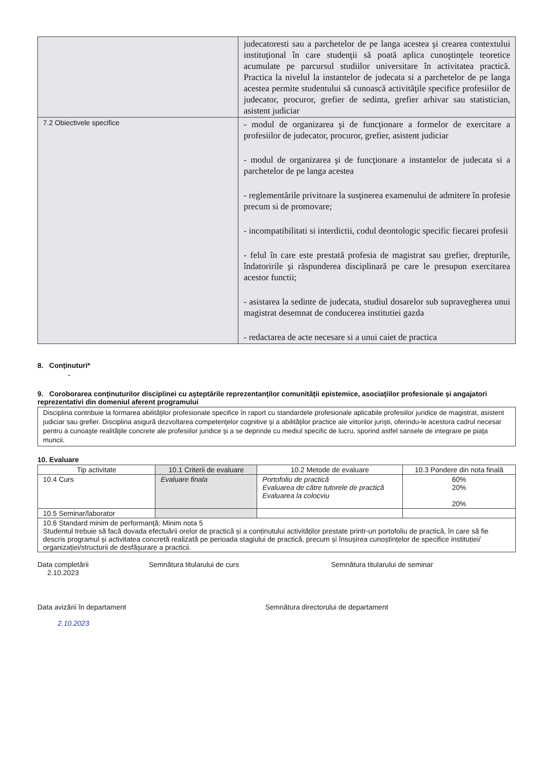| | judecatoresti sau a parchetelor de pe langa acestea şi crearea contextului instituţional în care studenţii să poată aplica cunoştinţele teoretice acumulate pe parcursul studiilor universitare în activitatea practică. Practica la nivelul la instantelor de judecata si a parchetelor de pe langa acestea permite studentului să cunoască activităţile specifice profesiilor de judecator, procuror, grefier de sedinta, grefier arhivar sau statistician, asistent judiciar |
| 7.2 Obiectivele specifice | - modul de organizarea şi de funcţionare a formelor de exercitare a profesiilor de judecator, procuror, grefier, asistent judiciar - modul de organizarea şi de funcţionare a instantelor de judecata si a parchetelor de pe langa acestea - reglementările privitoare la susţinerea examenului de admitere în profesie precum si de promovare; - incompatibilitati si interdictii, codul deontologic specific fiecarei profesii - felul în care este prestată profesia de magistrat sau grefier, drepturile, îndatoririle şi răspunderea disciplinară pe care le presupun exercitarea acestor functii; - asistarea la sedinte de judecata, studiul dosarelor sub supravegherea unui magistrat desemnat de conducerea institutiei gazda - redactarea de acte necesare si a unui caiet de practica |
8. Conţinuturi*
-
9. Coroborarea conţinuturilor disciplinei cu aşteptările reprezentanţilor comunităţii epistemice, asociaţiilor profesionale şi angajatori reprezentativi din domeniul aferent programului
Disciplina contribuie la formarea abilităţilor profesionale specifice în raport cu standardele profesionale aplicabile profesiilor juridice de magistrat, asistent judiciar sau grefier. Disciplina asigură dezvoltarea competenţelor cognitive şi a abilităţilor practice ale viitorilor jurişti, oferindu-le acestora cadrul necesar pentru a cunoaşte realităţile concrete ale profesiilor juridice şi a se deprinde cu mediul specific de lucru, sporind astfel sansele de integrare pe piaţa muncii.
10. Evaluare
| Tip activitate | 10.1 Criterii de evaluare | 10.2 Metode de evaluare | 10.3 Pondere din nota finală |
| --- | --- | --- | --- |
| 10.4 Curs | Evaluare finala | Portofoliu de practică Evaluarea de către tutorele de practică Evaluarea la colocviu | 60% 20% 20% |
| 10.5 Seminar/laborator | | | |
| 10.6 Standard minim de performanţă: Minim nota 5 Studentul trebuie să facă dovada efectuării orelor de practică și a conținutului activităților prestate printr-un portofoliu de practică, în care să fie descris programul și activitatea concretă realizată pe perioada stagiului de practică, precum și însușirea cunoștințelor de specifice instituției/ organizației/structurii de desfășurare a practicii. | | | |
Data completării
2.10.2023
Semnătura titularului de curs Semnătura titularului de seminar
Data avizării în departament
2.10.2023
Semnătura directorului de departament